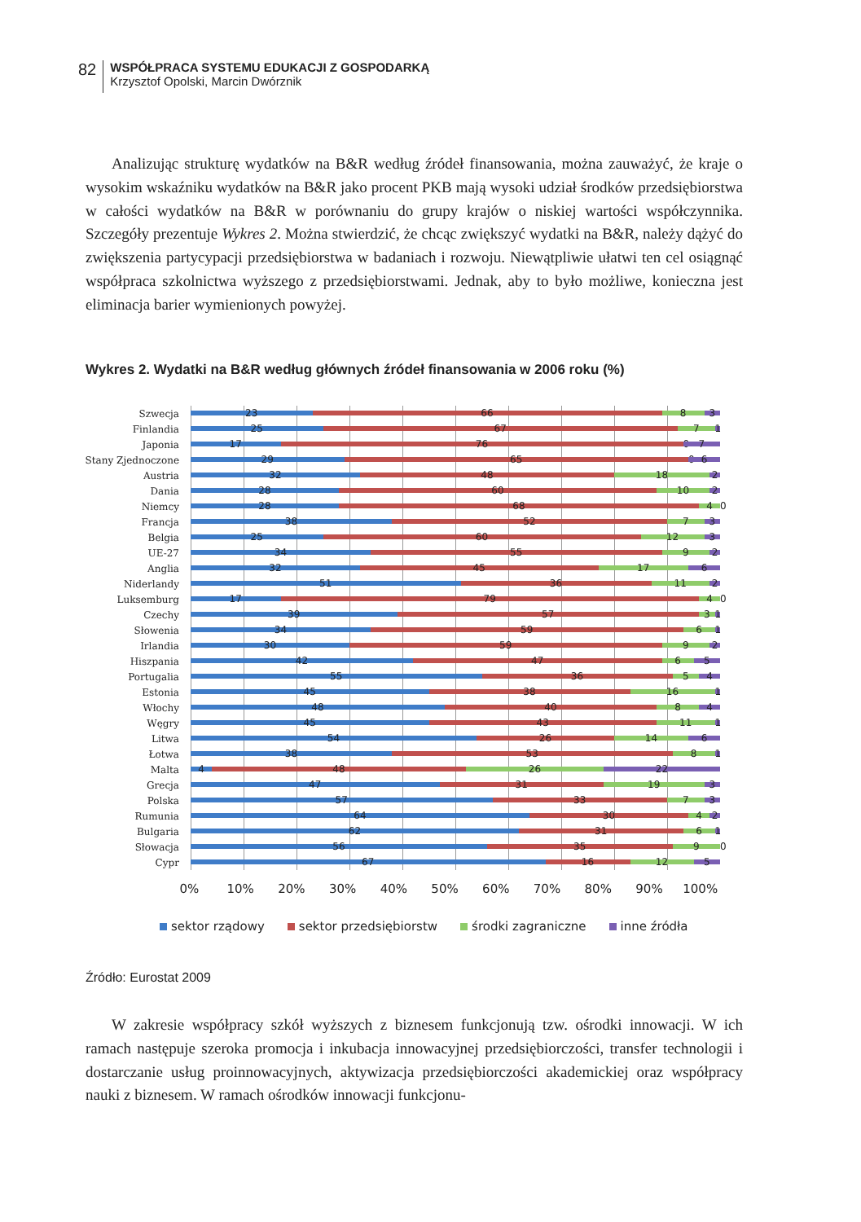82
WSPÓŁPRACA SYSTEMU EDUKACJI Z GOSPODARKĄ
Krzysztof Opolski, Marcin Dwórznik
Analizując strukturę wydatków na B&R według źródeł finansowania, można zauważyć, że kraje o wysokim wskaźniku wydatków na B&R jako procent PKB mają wysoki udział środków przedsiębiorstwa w całości wydatków na B&R w porównaniu do grupy krajów o niskiej wartości współczynnika. Szczegóły prezentuje Wykres 2. Można stwierdzić, że chcąc zwiększyć wydatki na B&R, należy dążyć do zwiększenia partycypacji przedsiębiorstwa w badaniach i rozwoju. Niewątpliwie ułatwi ten cel osiągnąć współpraca szkolnictwa wyższego z przedsiębiorstwami. Jednak, aby to było możliwe, konieczna jest eliminacja barier wymienionych powyżej.
Wykres 2. Wydatki na B&R według głównych źródeł finansowania w 2006 roku (%)
Szwecja
23 66 8 3
Finlandia
25 67 7 1
Japonia
17 76 0 7
Stany Zjednoczone
29 65 0 6
Austria
32 48 18 2
Dania
28 60 10 2
Niemcy
28 68 4 0
Francja
38 52 7 3
Belgia
25 60 12 3
UE-27
34 55 9 2
Anglia
32 45 17 6
Niderlandy
51 36 11 2
Luksemburg
17 79 4 0
Czechy
39 57 3 1
Słowenia
34 59 6 1
Irlandia
30 59 9 2
Hiszpania
42 47 6 5
Portugalia
55 36 5 4
Estonia
45 38 16 1
Włochy
48 40 8 4
Węgry
45 43 11 1
Litwa
54 26 14 6
Łotwa
38 53 8 1
Malta
4 48 26 22
Grecja
47 31 19 3
Polska
57 33 7 3
Rumunia
64 30 4 2
Bulgaria
62 31 6 1
Słowacja
56 35 9 0
Cypr
67 16 12 5
0% 10% 20% 30% 40% 50% 60% 70% 80% 90% 100%
sektor rządowy sektor przedsiębiorstw środki zagraniczne inne źródła
Źródło: Eurostat 2009
W zakresie współpracy szkół wyższych z biznesem funkcjonują tzw. ośrodki innowacji. W ich ramach następuje szeroka promocja i inkubacja innowacyjnej przedsiębiorczości, transfer technologii i dostarczanie usług proinnowacyjnych, aktywizacja przedsiębiorczości akademickiej oraz współpracy nauki z biznesem. W ramach ośrodków innowacji funkcjonu-